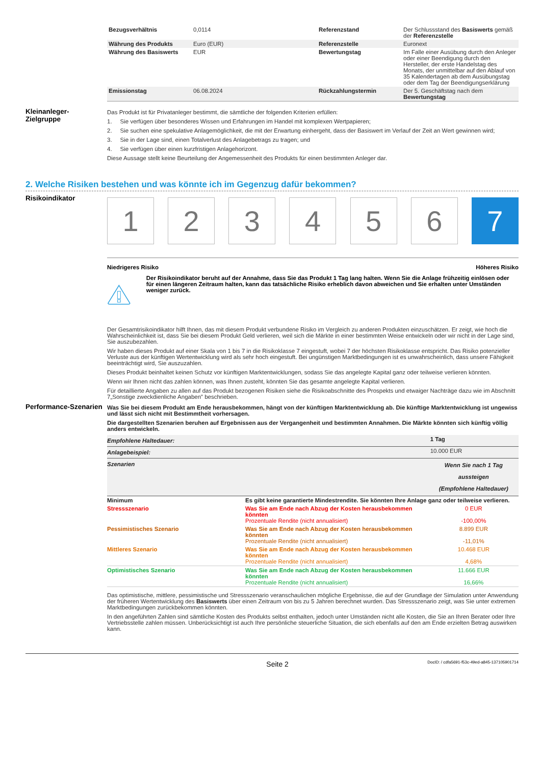| Bezugsverhältnis | 0,0114 | Referenzstand | Der Schlussstand des Basiswerts gemäß der Referenzstelle |
| Währung des Produkts | Euro (EUR) | Referenzstelle | Euronext |
| Währung des Basiswerts | EUR | Bewertungstag | Im Falle einer Ausübung durch den Anleger oder einer Beendigung durch den Hersteller, der erste Handelstag des Monats, der unmittelbar auf den Ablauf von 35 Kalendertagen ab dem Ausübungstag oder dem Tag der Beendigungserklärung |
| Emissionstag | 06.08.2024 | Rückzahlungstermin | Der 5. Geschäftstag nach dem Bewertungstag |
Kleinanleger-
Zielgruppe
Das Produkt ist für Privatanleger bestimmt, die sämtliche der folgenden Kriterien erfüllen:
1. Sie verfügen über besonderes Wissen und Erfahrungen im Handel mit komplexen Wertpapieren;
2. Sie suchen eine spekulative Anlagemöglichkeit, die mit der Erwartung einhergeht, dass der Basiswert im Verlauf der Zeit an Wert gewinnen wird;
3. Sie in der Lage sind, einen Totalverlust des Anlagebetrags zu tragen; und
4. Sie verfügen über einen kurzfristigen Anlagehorizont.
Diese Aussage stellt keine Beurteilung der Angemessenheit des Produkts für einen bestimmten Anleger dar.
2. Welche Risiken bestehen und was könnte ich im Gegenzug dafür bekommen?
Risikoindikator
1 2 3 4 5 6 7
Niedrigeres Risiko Höheres Risiko
Der Risikoindikator beruht auf der Annahme, dass Sie das Produkt 1 Tag lang halten. Wenn Sie die Anlage frühzeitig einlösen oder für einen längeren Zeitraum halten, kann das tatsächliche Risiko erheblich davon abweichen und Sie erhalten unter Umständen weniger zurück.
Der Gesamtrisikoindikator hilft Ihnen, das mit diesem Produkt verbundene Risiko im Vergleich zu anderen Produkten einzuschätzen. Er zeigt, wie hoch die Wahrscheinlichkeit ist, dass Sie bei diesem Produkt Geld verlieren, weil sich die Märkte in einer bestimmten Weise entwickeln oder wir nicht in der Lage sind, Sie auszubezahlen.
Wir haben dieses Produkt auf einer Skala von 1 bis 7 in die Risikoklasse 7 eingestuft, wobei 7 der höchsten Risikoklasse entspricht. Das Risiko potenzieller Verluste aus der künftigen Wertentwicklung wird als sehr hoch eingestuft. Bei ungünstigen Marktbedingungen ist es unwahrscheinlich, dass unsere Fähigkeit beeinträchtigt wird, Sie auszuzahlen.
Dieses Produkt beinhaltet keinen Schutz vor künftigen Marktentwicklungen, sodass Sie das angelegte Kapital ganz oder teilweise verlieren könnten.
Wenn wir Ihnen nicht das zahlen können, was Ihnen zusteht, könnten Sie das gesamte angelegte Kapital verlieren.
Für detaillierte Angaben zu allen auf das Produkt bezogenen Risiken siehe die Risikoabschnitte des Prospekts und etwaiger Nachträge dazu wie im Abschnitt 7„Sonstige zweckdienliche Angaben” beschrieben.
Performance-Szenarien
Was Sie bei diesem Produkt am Ende herausbekommen, hängt von der künftigen Marktentwicklung ab. Die künftige Marktentwicklung ist ungewiss und lässt sich nicht mit Bestimmtheit vorhersagen.
Die dargestellten Szenarien beruhen auf Ergebnissen aus der Vergangenheit und bestimmten Annahmen. Die Märkte könnten sich künftig völlig anders entwickeln.
| Empfohlene Haltedauer: | | 1 Tag |
| Anlagebeispiel: | | 10.000 EUR |
| Szenarien | | Wenn Sie nach 1 Tag aussteigen (Empfohlene Haltedauer) |
| Minimum | Es gibt keine garantierte Mindestrendite. Sie könnten Ihre Anlage ganz oder teilweise verlieren. | |
| Stressszenario | Was Sie am Ende nach Abzug der Kosten herausbekommen könnten Prozentuale Rendite (nicht annualisiert) | 0 EUR -100,00% |
| Pessimistisches Szenario | Was Sie am Ende nach Abzug der Kosten herausbekommen könnten Prozentuale Rendite (nicht annualisiert) | 8.899 EUR -11,01% |
| Mittleres Szenario | Was Sie am Ende nach Abzug der Kosten herausbekommen könnten Prozentuale Rendite (nicht annualisiert) | 10.468 EUR 4,68% |
| Optimistisches Szenario | Was Sie am Ende nach Abzug der Kosten herausbekommen könnten Prozentuale Rendite (nicht annualisiert) | 11.666 EUR 16,66% |
Das optimistische, mittlere, pessimistische und Stressszenario veranschaulichen mögliche Ergebnisse, die auf der Grundlage der Simulation unter Anwendung der früheren Wertentwicklung des Basiswerts über einen Zeitraum von bis zu 5 Jahren berechnet wurden. Das Stressszenario zeigt, was Sie unter extremen Marktbedingungen zurückbekommen könnten.
In den angeführten Zahlen sind sämtliche Kosten des Produkts selbst enthalten, jedoch unter Umständen nicht alle Kosten, die Sie an Ihren Berater oder Ihre Vertriebsstelle zahlen müssen. Unberücksichtigt ist auch Ihre persönliche steuerliche Situation, die sich ebenfalls auf den am Ende erzielten Betrag auswirken kann.
Seite 2 DocID: / cdfa5691-f53c-49ed-a845-137105901714